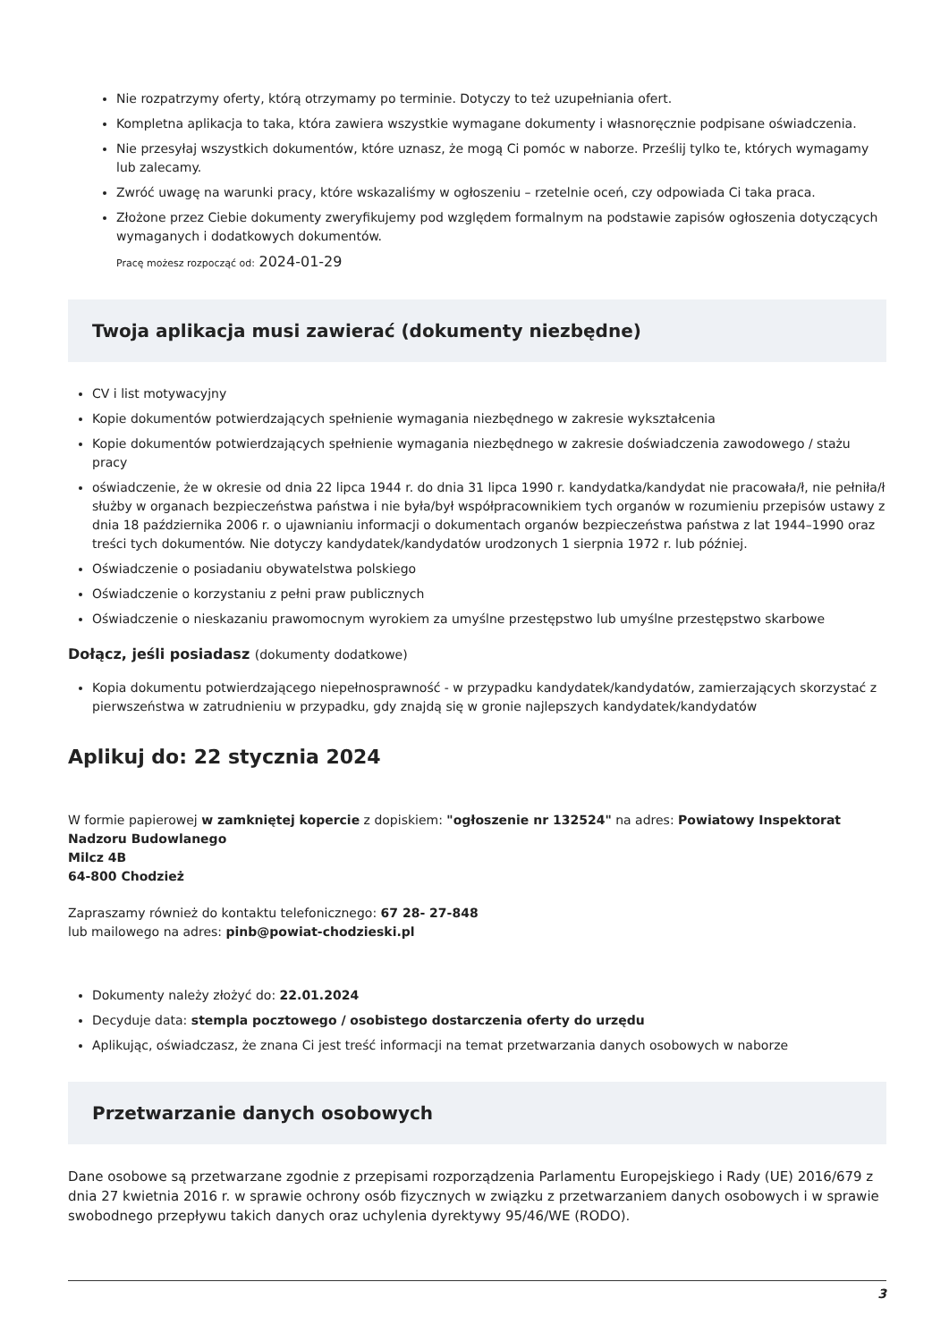Nie rozpatrzymy oferty, którą otrzymamy po terminie. Dotyczy to też uzupełniania ofert.
Kompletna aplikacja to taka, która zawiera wszystkie wymagane dokumenty i własnoręcznie podpisane oświadczenia.
Nie przesyłaj wszystkich dokumentów, które uznasz, że mogą Ci pomóc w naborze. Prześlij tylko te, których wymagamy lub zalecamy.
Zwróć uwagę na warunki pracy, które wskazaliśmy w ogłoszeniu – rzetelnie oceń, czy odpowiada Ci taka praca.
Złożone przez Ciebie dokumenty zweryfikujemy pod względem formalnym na podstawie zapisów ogłoszenia dotyczących wymaganych i dodatkowych dokumentów.
Pracę możesz rozpocząć od: 2024-01-29
Twoja aplikacja musi zawierać (dokumenty niezbędne)
CV i list motywacyjny
Kopie dokumentów potwierdzających spełnienie wymagania niezbędnego w zakresie wykształcenia
Kopie dokumentów potwierdzających spełnienie wymagania niezbędnego w zakresie doświadczenia zawodowego / stażu pracy
oświadczenie, że w okresie od dnia 22 lipca 1944 r. do dnia 31 lipca 1990 r. kandydatka/kandydat nie pracowała/ł, nie pełniła/ł służby w organach bezpieczeństwa państwa i nie była/był współpracownikiem tych organów w rozumieniu przepisów ustawy z dnia 18 października 2006 r. o ujawnianiu informacji o dokumentach organów bezpieczeństwa państwa z lat 1944–1990 oraz treści tych dokumentów. Nie dotyczy kandydatek/kandydatów urodzonych 1 sierpnia 1972 r. lub później.
Oświadczenie o posiadaniu obywatelstwa polskiego
Oświadczenie o korzystaniu z pełni praw publicznych
Oświadczenie o nieskazaniu prawomocnym wyrokiem za umyślne przestępstwo lub umyślne przestępstwo skarbowe
Dołącz, jeśli posiadasz (dokumenty dodatkowe)
Kopia dokumentu potwierdzającego niepełnosprawność - w przypadku kandydatek/kandydatów, zamierzających skorzystać z pierwszeństwa w zatrudnieniu w przypadku, gdy znajdą się w gronie najlepszych kandydatek/kandydatów
Aplikuj do: 22 stycznia 2024
W formie papierowej w zamkniętej kopercie z dopiskiem: "ogłoszenie nr 132524" na adres: Powiatowy Inspektorat Nadzoru Budowlanego
Milcz 4B
64-800 Chodzież
Zapraszamy również do kontaktu telefonicznego: 67 28- 27-848
lub mailowego na adres: pinb@powiat-chodzieski.pl
Dokumenty należy złożyć do: 22.01.2024
Decyduje data: stempla pocztowego / osobistego dostarczenia oferty do urzędu
Aplikując, oświadczasz, że znana Ci jest treść informacji na temat przetwarzania danych osobowych w naborze
Przetwarzanie danych osobowych
Dane osobowe są przetwarzane zgodnie z przepisami rozporządzenia Parlamentu Europejskiego i Rady (UE) 2016/679 z dnia 27 kwietnia 2016 r. w sprawie ochrony osób fizycznych w związku z przetwarzaniem danych osobowych i w sprawie swobodnego przepływu takich danych oraz uchylenia dyrektywy 95/46/WE (RODO).
3